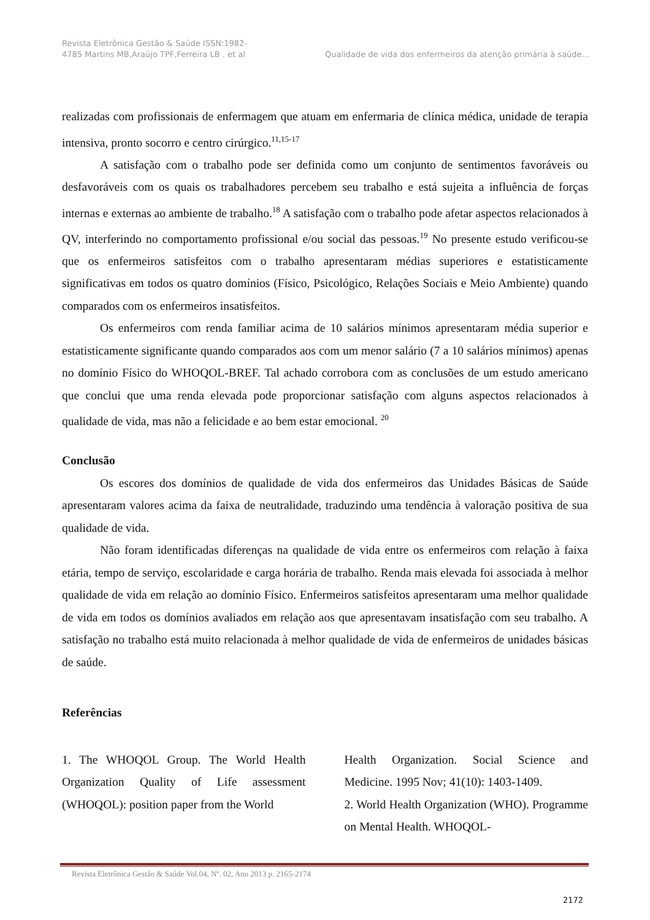Revista Eletrônica Gestão & Saúde ISSN:1982-
4785 Martins MB,Araújo TPF,Ferreira LB . et al
Qualidade de vida dos enfermeiros da atenção primária à saúde...
realizadas com profissionais de enfermagem que atuam em enfermaria de clínica médica, unidade de terapia intensiva, pronto socorro e centro cirúrgico.<sup>11,15-17</sup>
A satisfação com o trabalho pode ser definida como um conjunto de sentimentos favoráveis ou desfavoráveis com os quais os trabalhadores percebem seu trabalho e está sujeita a influência de forças internas e externas ao ambiente de trabalho.<sup>18</sup> A satisfação com o trabalho pode afetar aspectos relacionados à QV, interferindo no comportamento profissional e/ou social das pessoas.<sup>19</sup> No presente estudo verificou-se que os enfermeiros satisfeitos com o trabalho apresentaram médias superiores e estatisticamente significativas em todos os quatro domínios (Físico, Psicológico, Relações Sociais e Meio Ambiente) quando comparados com os enfermeiros insatisfeitos.
Os enfermeiros com renda familiar acima de 10 salários mínimos apresentaram média superior e estatisticamente significante quando comparados aos com um menor salário (7 a 10 salários mínimos) apenas no domínio Físico do WHOQOL-BREF. Tal achado corrobora com as conclusões de um estudo americano que conclui que uma renda elevada pode proporcionar satisfação com alguns aspectos relacionados à qualidade de vida, mas não a felicidade e ao bem estar emocional. <sup>20</sup>
Conclusão
Os escores dos domínios de qualidade de vida dos enfermeiros das Unidades Básicas de Saúde apresentaram valores acima da faixa de neutralidade, traduzindo uma tendência à valoração positiva de sua qualidade de vida.
Não foram identificadas diferenças na qualidade de vida entre os enfermeiros com relação à faixa etária, tempo de serviço, escolaridade e carga horária de trabalho. Renda mais elevada foi associada à melhor qualidade de vida em relação ao domínio Físico. Enfermeiros satisfeitos apresentaram uma melhor qualidade de vida em todos os domínios avaliados em relação aos que apresentavam insatisfação com seu trabalho. A satisfação no trabalho está muito relacionada à melhor qualidade de vida de enfermeiros de unidades básicas de saúde.
Referências
1. The WHOQOL Group. The World Health Organization Quality of Life assessment (WHOQOL): position paper from the World
Health Organization. Social Science and Medicine. 1995 Nov; 41(10): 1403-1409.
2. World Health Organization (WHO). Programme on Mental Health. WHOQOL-
Revista Eletrônica Gestão & Saúde Vol.04, Nº. 02, Ano 2013 p. 2165-2174
2172